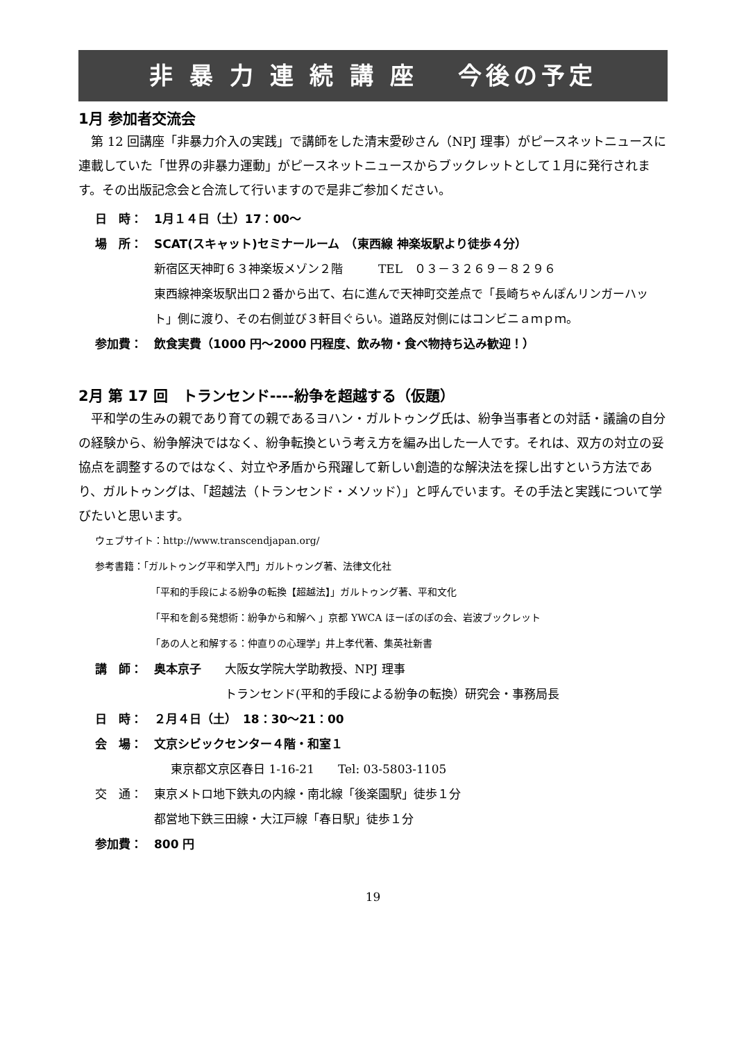非 暴 力 連 続 講 座　 今後の予定
1月 参加者交流会
第 12 回講座「非暴力介入の実践」で講師をした清末愛砂さん（NPJ 理事）がピースネットニュースに連載していた「世界の非暴力運動」がピースネットニュースからブックレットとして１月に発行されます。その出版記念会と合流して行いますので是非ご参加ください。
日　時： 1月１４日（土）17：00～
場　所： SCAT(スキャット)セミナールーム　（東西線 神楽坂駅より徒歩４分）
新宿区天神町６３神楽坂メゾン２階　　　TEL　０３－３２６９－８２９６
東西線神楽坂駅出口２番から出て、右に進んで天神町交差点で「長崎ちゃんぽんリンガーハット」側に渡り、その右側並び３軒目ぐらい。道路反対側にはコンビニａｍｐｍ。
参加費： 飲食実費（1000 円～2000 円程度、飲み物・食べ物持ち込み歓迎！）
2月 第 17 回　トランセンド----紛争を超越する（仮題）
平和学の生みの親であり育ての親であるヨハン・ガルトゥング氏は、紛争当事者との対話・議論の自分の経験から、紛争解決ではなく、紛争転換という考え方を編み出した一人です。それは、双方の対立の妥協点を調整するのではなく、対立や矛盾から飛躍して新しい創造的な解決法を探し出すという方法であり、ガルトゥングは、「超越法（トランセンド・メソッド）」と呼んでいます。その手法と実践について学びたいと思います。
ウェブサイト：http://www.transcendjapan.org/
参考書籍：「ガルトゥング平和学入門」ガルトゥング著、法律文化社
「平和的手段による紛争の転換【超越法】」ガルトゥング著、平和文化
「平和を創る発想術：紛争から和解へ 」京都 YWCA ほーぽのぽの会、岩波ブックレット
「あの人と和解する：仲直りの心理学」井上孝代著、集英社新書
講　師： 奥本京子　　大阪女学院大学助教授、NPJ 理事
　　　　　　トランセンド(平和的手段による紛争の転換）研究会・事務局長
日　時： ２月４日（土）　18：30～21：00
会　場： 文京シビックセンター４階・和室１
東京都文京区春日 1-16-21　　Tel: 03-5803-1105
交　通： 東京メトロ地下鉄丸の内線・南北線「後楽園駅」徒歩１分
都営地下鉄三田線・大江戸線「春日駅」徒歩１分
参加費： 800 円
19